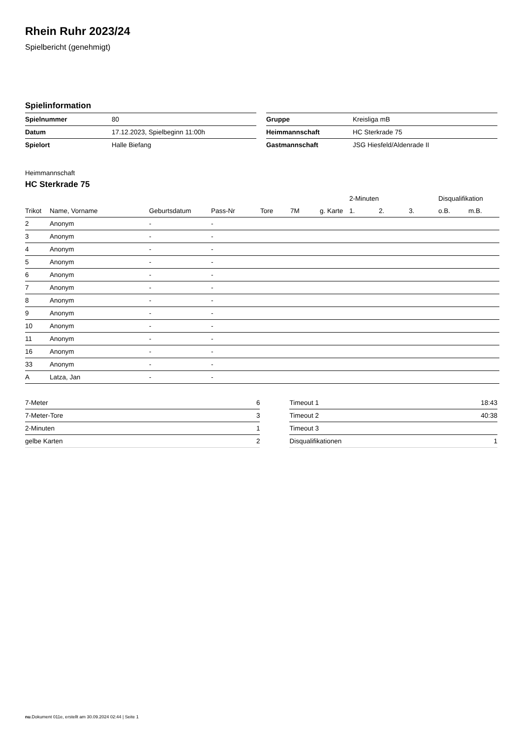Rhein Ruhr 2023/24
Spielbericht (genehmigt)
Spielinformation
| Spielnummer | 80 |
| Datum | 17.12.2023, Spielbeginn 11:00h |
| Spielort | Halle Biefang |
| Gruppe | Kreisliga mB |
| Heimmannschaft | HC Sterkrade 75 |
| Gastmannschaft | JSG Hiesfeld/Aldenrade II |
Heimmannschaft
HC Sterkrade 75
| | | | | | | | 2-Minuten | | | Disqualifikation | |
| --- | --- | --- | --- | --- | --- | --- | --- | --- | --- | --- | --- |
| Trikot | Name, Vorname | Geburtsdatum | Pass-Nr | Tore | 7M | g. Karte | 1. | 2. | 3. | o.B. | m.B. |
| 2 | Anonym | - | - | | | | | | | | |
| 3 | Anonym | - | - | | | | | | | | |
| 4 | Anonym | - | - | | | | | | | | |
| 5 | Anonym | - | - | | | | | | | | |
| 6 | Anonym | - | - | | | | | | | | |
| 7 | Anonym | - | - | | | | | | | | |
| 8 | Anonym | - | - | | | | | | | | |
| 9 | Anonym | - | - | | | | | | | | |
| 10 | Anonym | - | - | | | | | | | | |
| 11 | Anonym | - | - | | | | | | | | |
| 16 | Anonym | - | - | | | | | | | | |
| 33 | Anonym | - | - | | | | | | | | |
| A | Latza, Jan | - | - | | | | | | | | |
| 7-Meter | 6 |
| 7-Meter-Tore | 3 |
| 2-Minuten | 1 |
| gelbe Karten | 2 |
| Timeout 1 | 18:43 |
| Timeout 2 | 40:38 |
| Timeout 3 | |
| Disqualifikationen | 1 |
nu.Dokument 011e, erstellt am 30.09.2024 02:44 | Seite 1